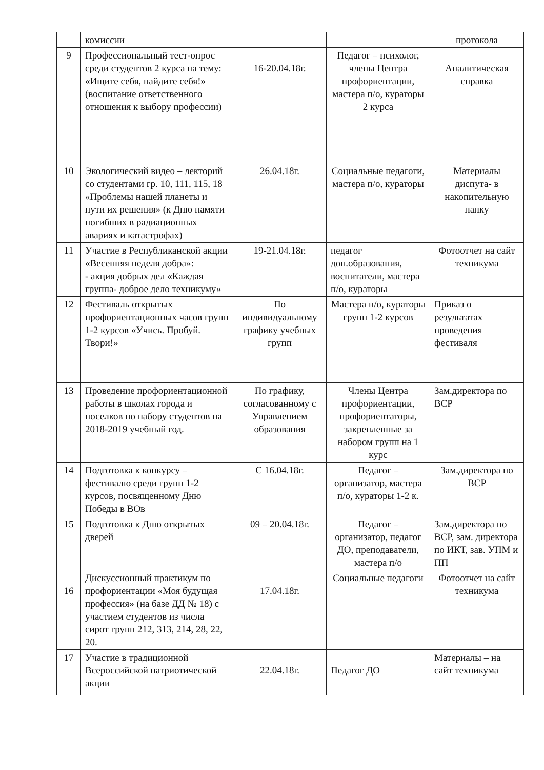| | комиссии | | | протокола |
| 9 | Профессиональный тест-опрос среди студентов 2 курса на тему: «Ищите себя, найдите себя!» (воспитание ответственного отношения к выбору профессии) | 16-20.04.18г. | Педагог – психолог, члены Центра профориентации, мастера п/о, кураторы 2 курса | Аналитическая справка |
| 10 | Экологический видео – лекторий со студентами гр. 10, 111, 115, 18 «Проблемы нашей планеты и пути их решения» (к Дню памяти погибших в радиационных авариях и катастрофах) | 26.04.18г. | Социальные педагоги, мастера п/о, кураторы | Материалы диспута- в накопительную папку |
| 11 | Участие в Республиканской акции «Весенняя неделя добра»: - акция добрых дел «Каждая группа- доброе дело техникуму» | 19-21.04.18г. | педагог доп.образования, воспитатели, мастера п/о, кураторы | Фотоотчет на сайт техникума |
| 12 | Фестиваль открытых профориентационных часов групп 1-2 курсов «Учись. Пробуй. Твори!» | По индивидуальному графику учебных групп | Мастера п/о, кураторы групп 1-2 курсов | Приказ о результатах проведения фестиваля |
| 13 | Проведение профориентационной работы в школах города и поселков по набору студентов на 2018-2019 учебный год. | По графику, согласованному с Управлением образования | Члены Центра профориентации, профориентаторы, закрепленные за набором групп на 1 курс | Зам.директора по ВСР |
| 14 | Подготовка к конкурсу – фестивалю среди групп 1-2 курсов, посвященному Дню Победы в ВОв | С 16.04.18г. | Педагог – организатор, мастера п/о, кураторы 1-2 к. | Зам.директора по ВСР |
| 15 | Подготовка к Дню открытых дверей | 09 – 20.04.18г. | Педагог – организатор, педагог ДО, преподаватели, мастера п/о | Зам.директора по ВСР, зам. директора по ИКТ, зав. УПМ и ПП |
| 16 | Дискуссионный практикум по профориентации «Моя будущая профессия» (на базе ДД № 18) с участием студентов из числа сирот групп 212, 313, 214, 28, 22, 20. | 17.04.18г. | Социальные педагоги | Фотоотчет на сайт техникума |
| 17 | Участие в традиционной Всероссийской патриотической акции | 22.04.18г. | Педагог ДО | Материалы – на сайт техникума |